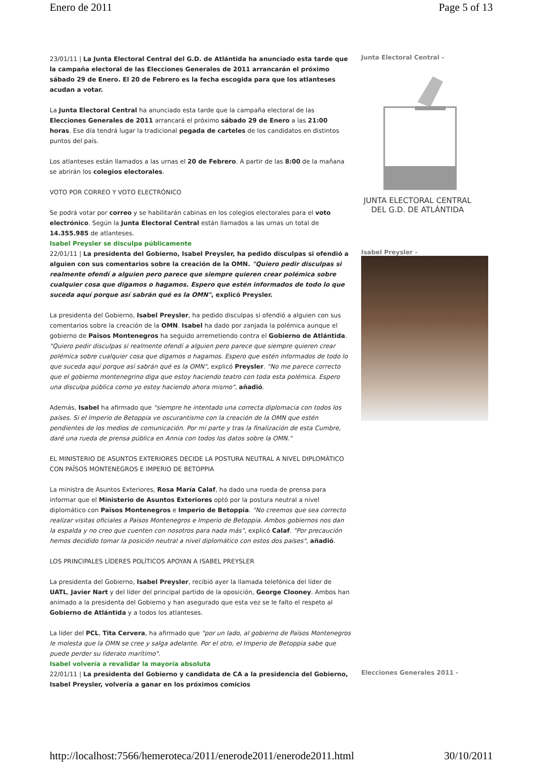Enero de 2011 Page 5 of 13
23/01/11 | La Junta Electoral Central del G.D. de Atlántida ha anunciado esta tarde que la campaña electoral de las Elecciones Generales de 2011 arrancarán el próximo sábado 29 de Enero. El 20 de Febrero es la fecha escogida para que los atlanteses acudan a votar.
La Junta Electoral Central ha anunciado esta tarde que la campaña electoral de las Elecciones Generales de 2011 arrancará el próximo sábado 29 de Enero a las 21:00 horas. Ese día tendrá lugar la tradicional pegada de carteles de los candidatos en distintos puntos del país.
Los atlanteses están llamados a las urnas el 20 de Febrero. A partir de las 8:00 de la mañana se abrirán los colegios electorales.
VOTO POR CORREO Y VOTO ELECTRÓNICO
Se podrá votar por correo y se habilitarán cabinas en los colegios electorales para el voto electrónico. Según la Junta Electoral Central están llamados a las urnas un total de 14.355.985 de atlanteses.
Junta Electoral Central -
JUNTA ELECTORAL CENTRAL
DEL G.D. DE ATLÁNTIDA
Isabel Preysler se disculpa públicamente
22/01/11 | La presidenta del Gobierno, Isabel Preysler, ha pedido disculpas si ofendió a alguien con sus comentarios sobre la creación de la OMN. "Quiero pedir disculpas si realmente ofendí a alguien pero parece que siempre quieren crear polémica sobre cualquier cosa que digamos o hagamos. Espero que estén informados de todo lo que suceda aquí porque así sabrán qué es la OMN", explicó Preysler.
La presidenta del Gobierno, Isabel Preysler, ha pedido disculpas si ofendió a alguien con sus comentarios sobre la creación de la OMN. Isabel ha dado por zanjada la polémica aunque el gobierno de Països Montenegros ha seguido arremetiendo contra el Gobierno de Atlántida. "Quiero pedir disculpas si realmente ofendí a alguien pero parece que siempre quieren crear polémica sobre cualquier cosa que digamos o hagamos. Espero que estén informados de todo lo que suceda aquí porque así sabrán qué es la OMN", explicó Preysler. "No me parece correcto que el gobierno montenegrino diga que estoy haciendo teatro con toda esta polémica. Espero una disculpa pública como yo estoy haciendo ahora mismo", añadió.
Además, Isabel ha afirmado que "siempre he intentado una correcta diplomacia con todos los países. Si el Imperio de Betoppia ve oscurantismo con la creación de la OMN que estén pendientes de los medios de comunicación. Por mi parte y tras la finalización de esta Cumbre, daré una rueda de prensa pública en Annia con todos los datos sobre la OMN."
EL MINISTERIO DE ASUNTOS EXTERIORES DECIDE LA POSTURA NEUTRAL A NIVEL DIPLOMÁTICO CON PAÏSOS MONTENEGROS E IMPERIO DE BETOPPIA
La ministra de Asuntos Exteriores, Rosa María Calaf, ha dado una rueda de prensa para informar que el Ministerio de Asuntos Exteriores optó por la postura neutral a nivel diplomático con Països Montenegros e Imperio de Betoppia. "No creemos que sea correcto realizar visitas oficiales a Països Montenegros e Imperio de Betoppia. Ambos gobiernos nos dan la espalda y no creo que cuenten con nosotros para nada más", explicó Calaf. "Por precaución hemos decidido tomar la posición neutral a nivel diplomático con estos dos países", añadió.
LOS PRINCIPALES LÍDERES POLÍTICOS APOYAN A ISABEL PREYSLER
La presidenta del Gobierno, Isabel Preysler, recibió ayer la llamada telefónica del líder de UATL, Javier Nart y del líder del principal partido de la oposición, George Clooney. Ambos han animado a la presidenta del Gobierno y han asegurado que esta vez se le falto el respeto al Gobierno de Atlántida y a todos los atlanteses.
La líder del PCL, Tita Cervera, ha afirmado que "por un lado, al gobierno de Països Montenegros le molesta que la OMN se cree y salga adelante. Por el otro, el Imperio de Betoppia sabe que puede perder su liderato marítimo".
Isabel Preysler -
Isabel volvería a revalidar la mayoría absoluta
22/01/11 | La presidenta del Gobierno y candidata de CA a la presidencia del Gobierno, Isabel Preysler, volvería a ganar en los próximos comicios
Elecciones Generales 2011 -
http://localhost:7566/hemeroteca/2011/enerode2011/enerode2011.html 30/10/2011